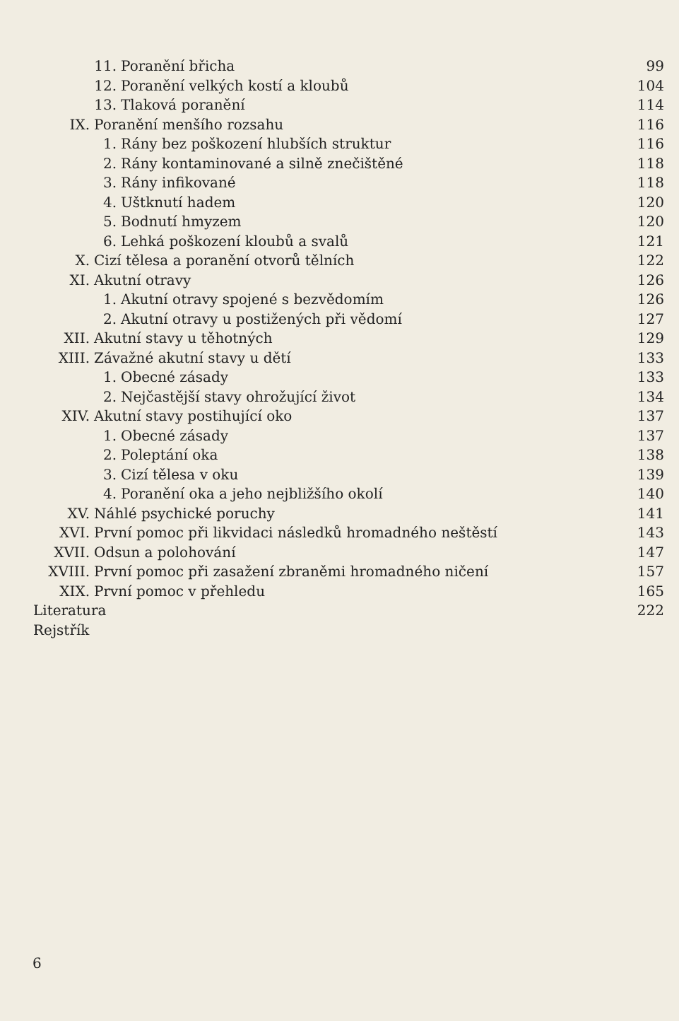11. Poranění břicha 99
12. Poranění velkých kostí a kloubů 104
13. Tlaková poranění 114
IX. Poranění menšího rozsahu 116
1. Rány bez poškození hlubších struktur 116
2. Rány kontaminované a silně znečištěné 118
3. Rány infikované 118
4. Uštknutí hadem 120
5. Bodnutí hmyzem 120
6. Lehká poškození kloubů a svalů 121
X. Cizí tělesa a poranění otvorů tělních 122
XI. Akutní otravy 126
1. Akutní otravy spojené s bezvědomím 126
2. Akutní otravy u postižených při vědomí 127
XII. Akutní stavy u těhotných 129
XIII. Závažné akutní stavy u dětí 133
1. Obecné zásady 133
2. Nejčastější stavy ohrožující život 134
XIV. Akutní stavy postihující oko 137
1. Obecné zásady 137
2. Poleptání oka 138
3. Cizí tělesa v oku 139
4. Poranění oka a jeho nejbližšího okolí 140
XV. Náhlé psychické poruchy 141
XVI. První pomoc při likvidaci následků hromadného neštěstí 143
XVII. Odsun a polohování 147
XVIII. První pomoc při zasažení zbraněmi hromadného ničení 157
XIX. První pomoc v přehledu 165
Literatura 222
Rejstřík
6